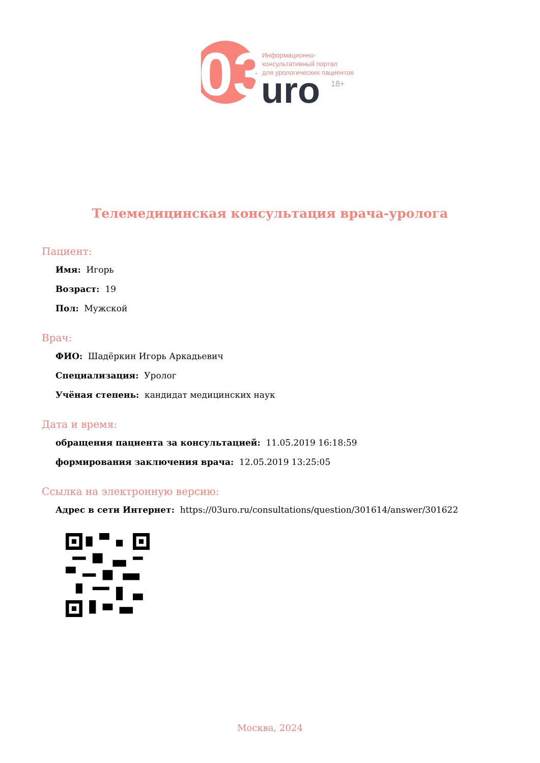03
uro
18+
Информационно-
консультативный портал
для урологических пациентов
Телемедицинская консультация врача-уролога
Пациент:
Имя: Игорь
Возраст: 19
Пол: Мужской
Врач:
ФИО: Шадёркин Игорь Аркадьевич
Специализация: Уролог
Учёная степень: кандидат медицинских наук
Дата и время:
обращения пациента за консультацией: 11.05.2019 16:18:59
формирования заключения врача: 12.05.2019 13:25:05
Ссылка на электронную версию:
Адрес в сети Интернет: https://03uro.ru/consultations/question/301614/answer/301622
Москва, 2024